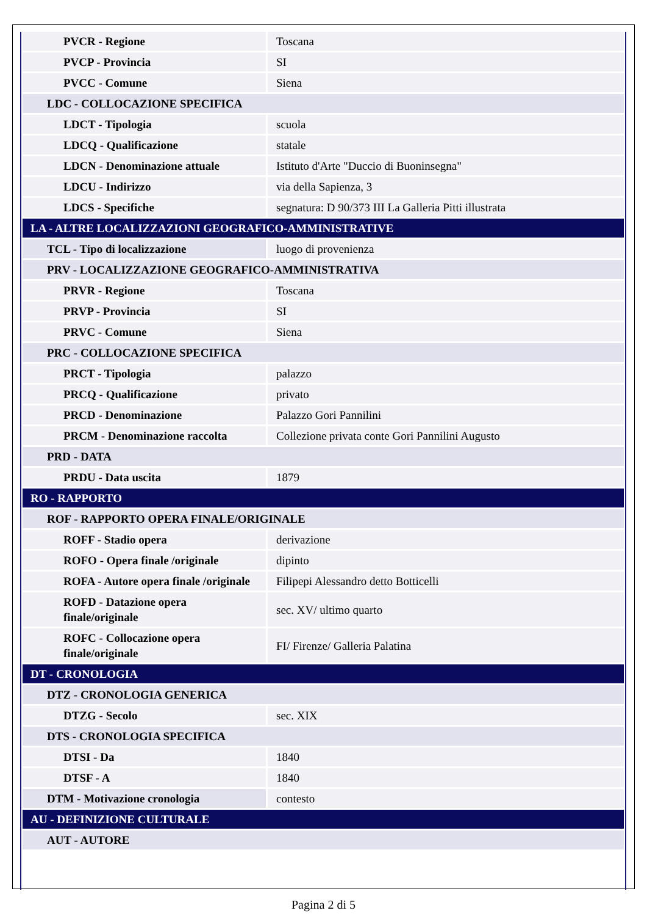| PVCR - Regione | Toscana |
| PVCP - Provincia | SI |
| PVCC - Comune | Siena |
| LDC - COLLOCAZIONE SPECIFICA | |
| LDCT - Tipologia | scuola |
| LDCQ - Qualificazione | statale |
| LDCN - Denominazione attuale | Istituto d'Arte "Duccio di Buoninsegna" |
| LDCU - Indirizzo | via della Sapienza, 3 |
| LDCS - Specifiche | segnatura: D 90/373 III La Galleria Pitti illustrata |
| LA - ALTRE LOCALIZZAZIONI GEOGRAFICO-AMMINISTRATIVE | |
| TCL - Tipo di localizzazione | luogo di provenienza |
| PRV - LOCALIZZAZIONE GEOGRAFICO-AMMINISTRATIVA | |
| PRVR - Regione | Toscana |
| PRVP - Provincia | SI |
| PRVC - Comune | Siena |
| PRC - COLLOCAZIONE SPECIFICA | |
| PRCT - Tipologia | palazzo |
| PRCQ - Qualificazione | privato |
| PRCD - Denominazione | Palazzo Gori Pannilini |
| PRCM - Denominazione raccolta | Collezione privata conte Gori Pannilini Augusto |
| PRD - DATA | |
| PRDU - Data uscita | 1879 |
| RO - RAPPORTO | |
| ROF - RAPPORTO OPERA FINALE/ORIGINALE | |
| ROFF - Stadio opera | derivazione |
| ROFO - Opera finale /originale | dipinto |
| ROFA - Autore opera finale /originale | Filipepi Alessandro detto Botticelli |
| ROFD - Datazione opera finale/originale | sec. XV/ ultimo quarto |
| ROFC - Collocazione opera finale/originale | FI/ Firenze/ Galleria Palatina |
| DT - CRONOLOGIA | |
| DTZ - CRONOLOGIA GENERICA | |
| DTZG - Secolo | sec. XIX |
| DTS - CRONOLOGIA SPECIFICA | |
| DTSI - Da | 1840 |
| DTSF - A | 1840 |
| DTM - Motivazione cronologia | contesto |
| AU - DEFINIZIONE CULTURALE | |
| AUT - AUTORE | |
Pagina 2 di 5